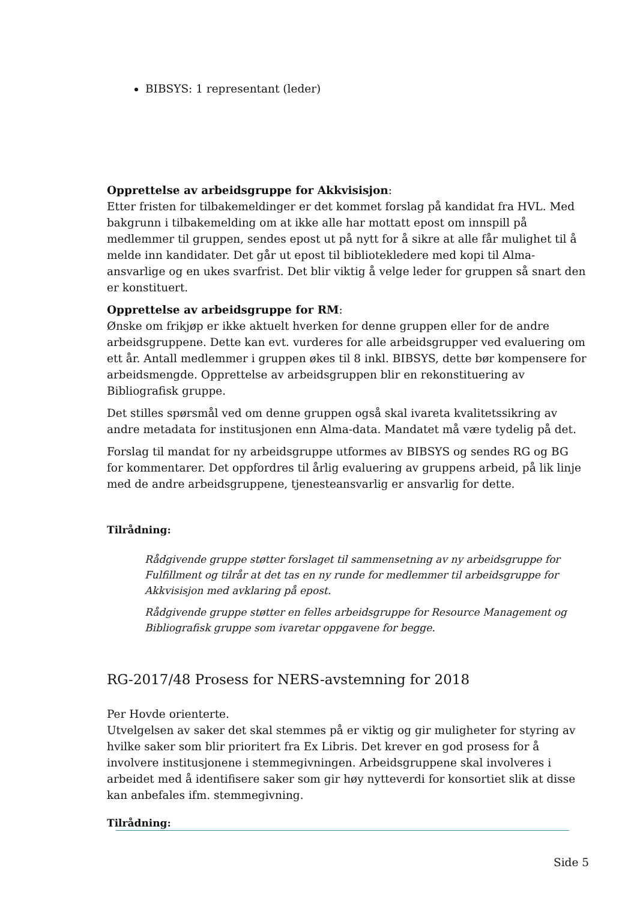BIBSYS: 1 representant (leder)
Opprettelse av arbeidsgruppe for Akkvisisjon:
Etter fristen for tilbakemeldinger er det kommet forslag på kandidat fra HVL. Med bakgrunn i tilbakemelding om at ikke alle har mottatt epost om innspill på medlemmer til gruppen, sendes epost ut på nytt for å sikre at alle får mulighet til å melde inn kandidater. Det går ut epost til bibliotekledere med kopi til Alma-ansvarlige og en ukes svarfrist. Det blir viktig å velge leder for gruppen så snart den er konstituert.
Opprettelse av arbeidsgruppe for RM:
Ønske om frikjøp er ikke aktuelt hverken for denne gruppen eller for de andre arbeidsgruppene. Dette kan evt. vurderes for alle arbeidsgrupper ved evaluering om ett år. Antall medlemmer i gruppen økes til 8 inkl. BIBSYS, dette bør kompensere for arbeidsmengde. Opprettelse av arbeidsgruppen blir en rekonstituering av Bibliografisk gruppe.
Det stilles spørsmål ved om denne gruppen også skal ivareta kvalitetssikring av andre metadata for institusjonen enn Alma-data. Mandatet må være tydelig på det.
Forslag til mandat for ny arbeidsgruppe utformes av BIBSYS og sendes RG og BG for kommentarer. Det oppfordres til årlig evaluering av gruppens arbeid, på lik linje med de andre arbeidsgruppene, tjenesteansvarlig er ansvarlig for dette.
Tilrådning:
Rådgivende gruppe støtter forslaget til sammensetning av ny arbeidsgruppe for Fulfillment og tilrår at det tas en ny runde for medlemmer til arbeidsgruppe for Akkvisisjon med avklaring på epost.
Rådgivende gruppe støtter en felles arbeidsgruppe for Resource Management og Bibliografisk gruppe som ivaretar oppgavene for begge.
RG-2017/48 Prosess for NERS-avstemning for 2018
Per Hovde orienterte.
Utvelgelsen av saker det skal stemmes på er viktig og gir muligheter for styring av hvilke saker som blir prioritert fra Ex Libris. Det krever en god prosess for å involvere institusjonene i stemmegivningen. Arbeidsgruppene skal involveres i arbeidet med å identifisere saker som gir høy nytteverdi for konsortiet slik at disse kan anbefales ifm. stemmegivning.
Tilrådning:
Side 5